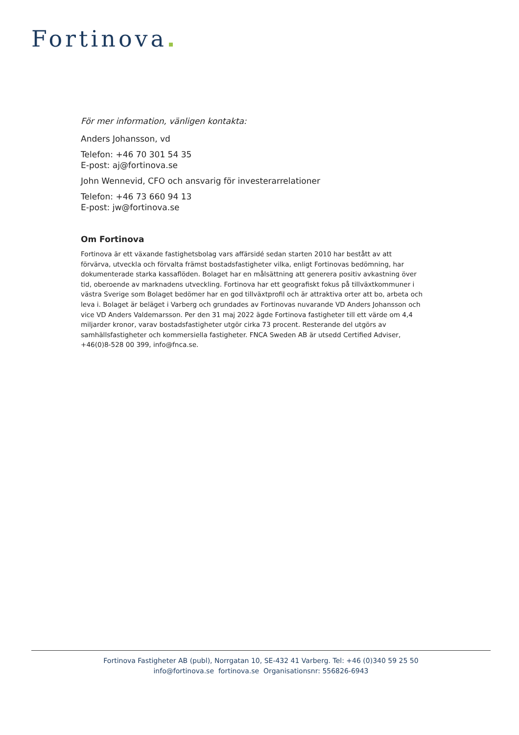Fortinova
För mer information, vänligen kontakta:
Anders Johansson, vd
Telefon: +46 70 301 54 35
E-post: aj@fortinova.se
John Wennevid, CFO och ansvarig för investerarrelationer
Telefon: +46 73 660 94 13
E-post: jw@fortinova.se
Om Fortinova
Fortinova är ett växande fastighetsbolag vars affärsidé sedan starten 2010 har bestått av att förvärva, utveckla och förvalta främst bostadsfastigheter vilka, enligt Fortinovas bedömning, har dokumenterade starka kassaflöden. Bolaget har en målsättning att generera positiv avkastning över tid, oberoende av marknadens utveckling. Fortinova har ett geografiskt fokus på tillväxtkommuner i västra Sverige som Bolaget bedömer har en god tillväxtprofil och är attraktiva orter att bo, arbeta och leva i. Bolaget är beläget i Varberg och grundades av Fortinovas nuvarande VD Anders Johansson och vice VD Anders Valdemarsson. Per den 31 maj 2022 ägde Fortinova fastigheter till ett värde om 4,4 miljarder kronor, varav bostadsfastigheter utgör cirka 73 procent. Resterande del utgörs av samhällsfastigheter och kommersiella fastigheter. FNCA Sweden AB är utsedd Certified Adviser, +46(0)8-528 00 399, info@fnca.se.
Fortinova Fastigheter AB (publ), Norrgatan 10, SE-432 41 Varberg. Tel: +46 (0)340 59 25 50
info@fortinova.se fortinova.se Organisationsnr: 556826-6943